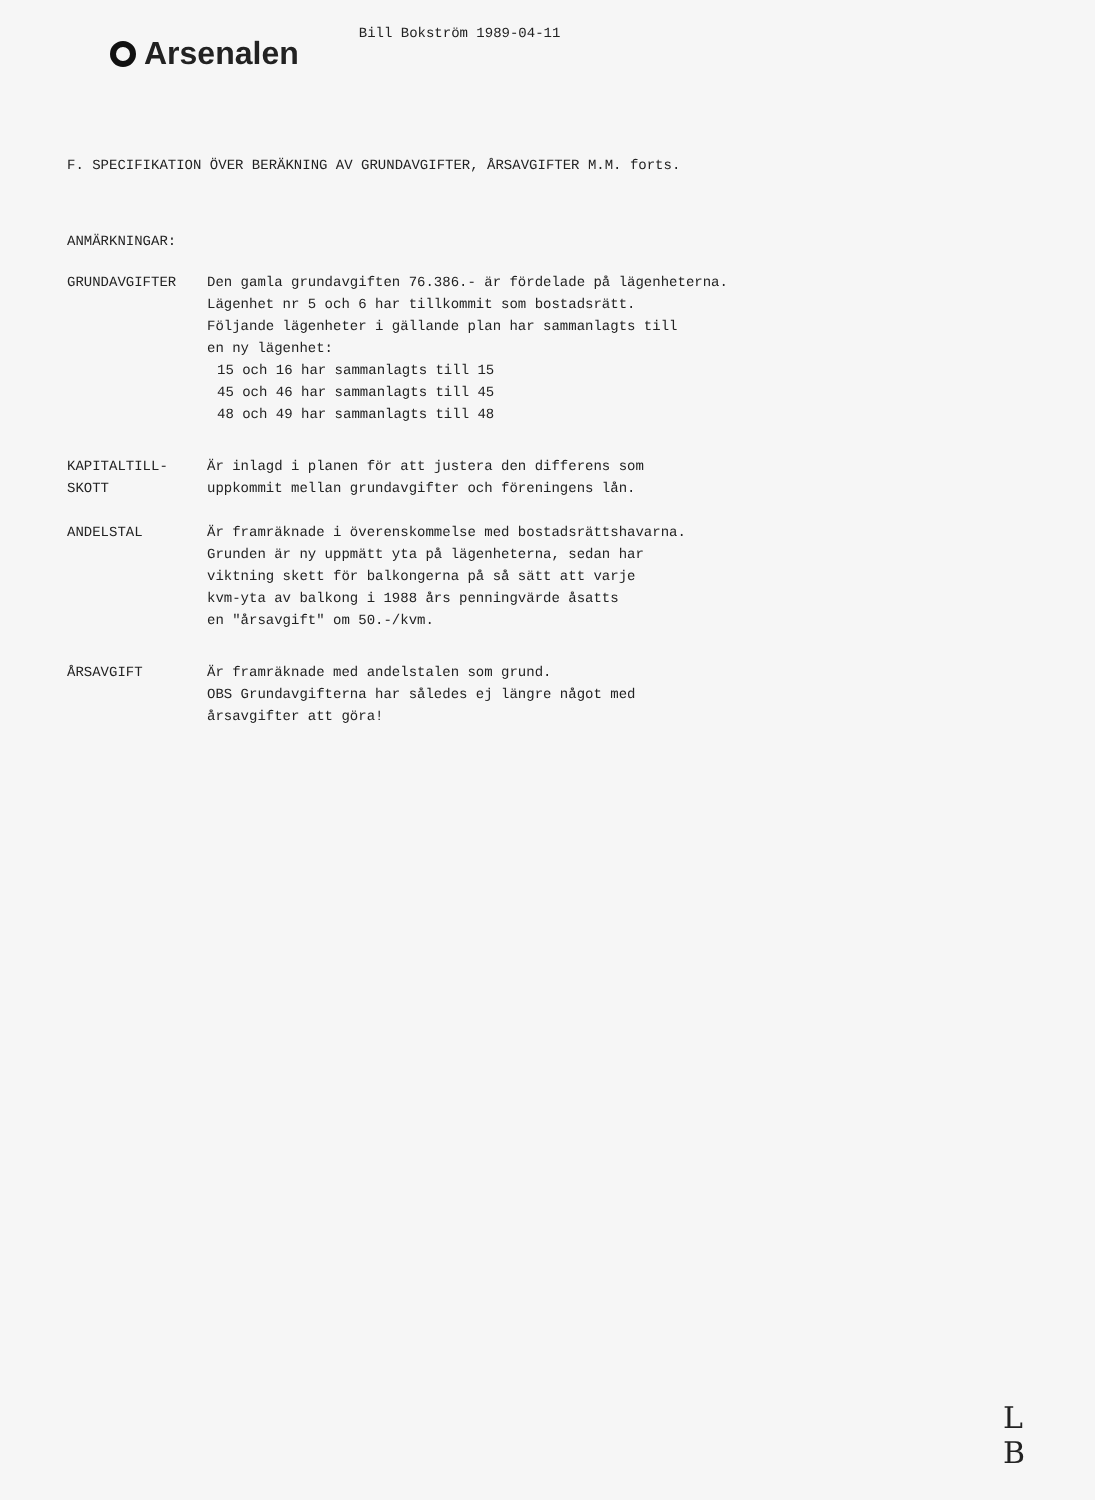Arsenalen
Bill Bokström 1989-04-11
F. SPECIFIKATION ÖVER BERÄKNING AV GRUNDAVGIFTER, ÅRSAVGIFTER M.M. forts.
ANMÄRKNINGAR:
GRUNDAVGIFTER Den gamla grundavgiften 76.386.- är fördelade på lägenheterna.
Lägenhet nr 5 och 6 har tillkommit som bostadsrätt.
Följande lägenheter i gällande plan har sammanlagts till
en ny lägenhet:
15 och 16 har sammanlagts till 15
45 och 46 har sammanlagts till 45
48 och 49 har sammanlagts till 48
KAPITALTILL-
SKOTT
Är inlagd i planen för att justera den differens som
uppkommit mellan grundavgifter och föreningens lån.
ANDELSTAL Är framräknade i överenskommelse med bostadsrättshavarna.
Grunden är ny uppmätt yta på lägenheterna, sedan har
viktning skett för balkongerna på så sätt att varje
kvm-yta av balkong i 1988 års penningvärde åsatts
en "årsavgift" om 50.-/kvm.
ÅRSAVGIFT Är framräknade med andelstalen som grund.
OBS Grundavgifterna har således ej längre något med
årsavgifter att göra!
L
B